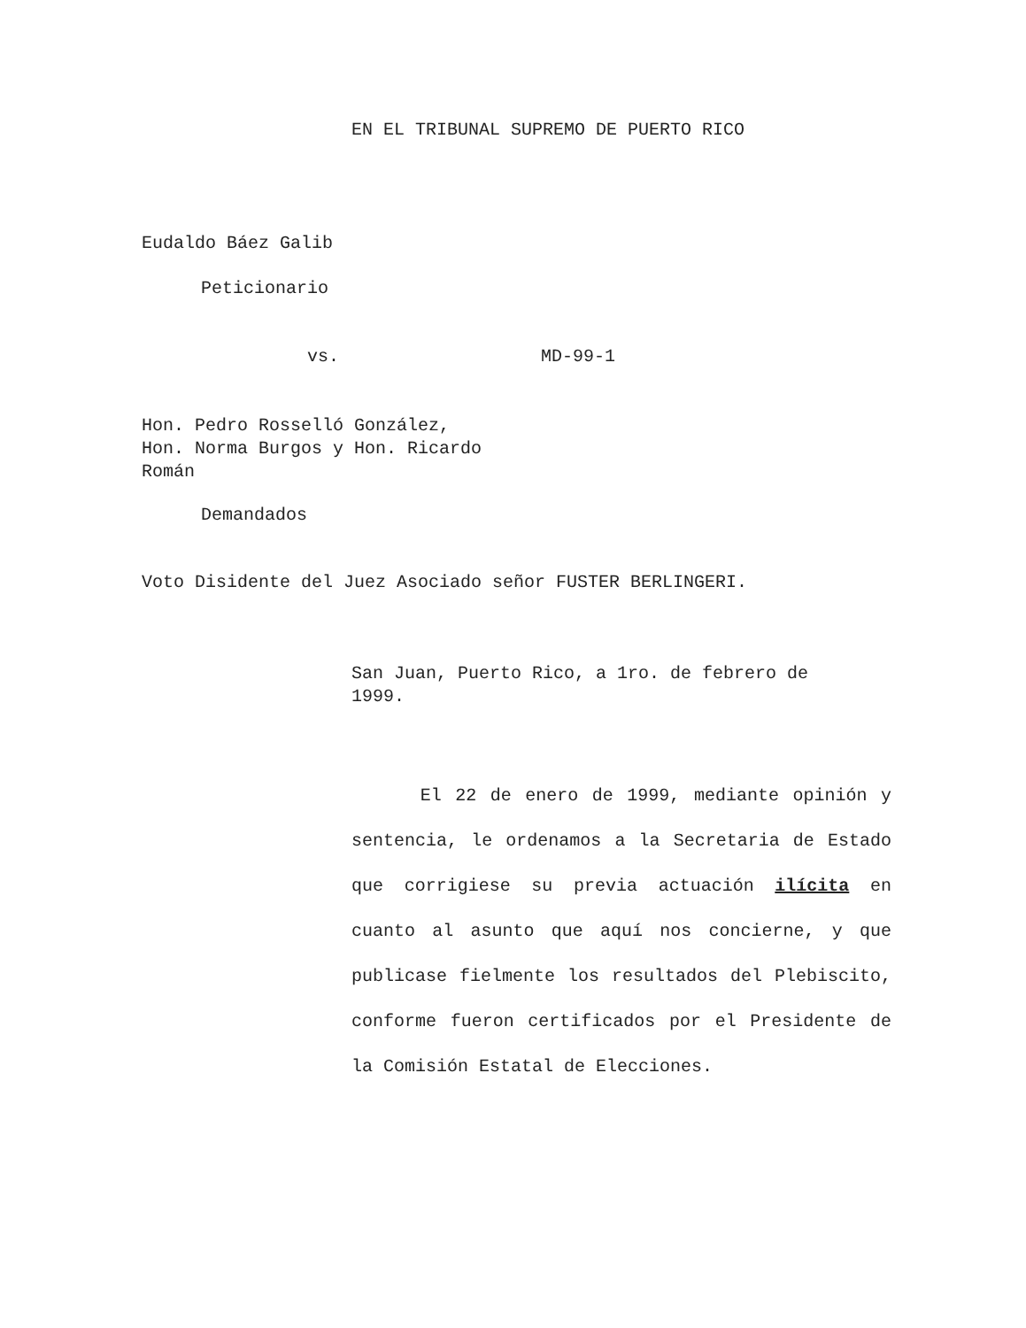EN EL TRIBUNAL SUPREMO DE PUERTO RICO
Eudaldo Báez Galib
Peticionario
vs. MD-99-1
Hon. Pedro Rosselló González, Hon. Norma Burgos y Hon. Ricardo Román
Demandados
Voto Disidente del Juez Asociado señor FUSTER BERLINGERI.
San Juan, Puerto Rico, a 1ro. de febrero de 1999.
El 22 de enero de 1999, mediante opinión y sentencia, le ordenamos a la Secretaria de Estado que corrigiese su previa actuación ilícita en cuanto al asunto que aquí nos concierne, y que publicase fielmente los resultados del Plebiscito, conforme fueron certificados por el Presidente de la Comisión Estatal de Elecciones.